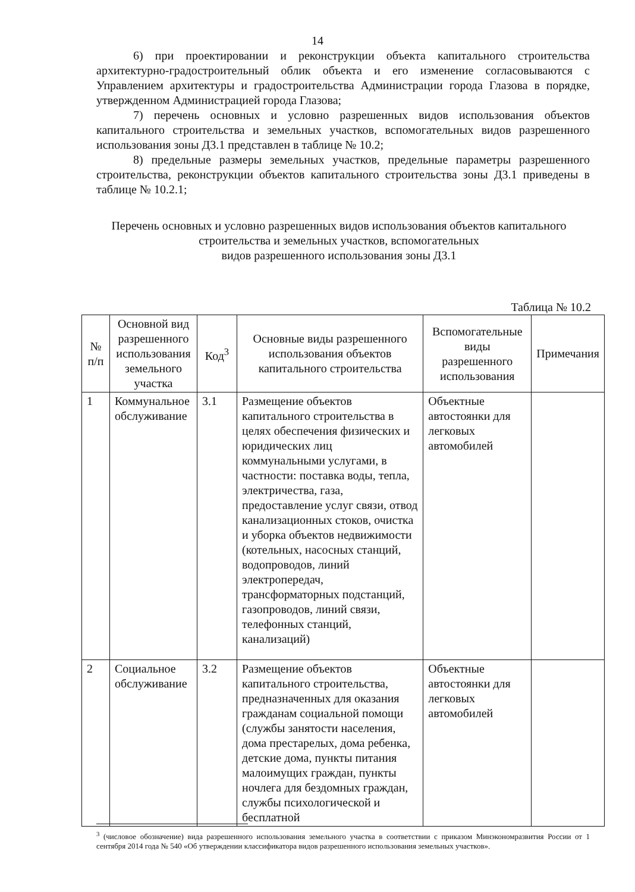14
6) при проектировании и реконструкции объекта капитального строительства архитектурно-градостроительный облик объекта и его изменение согласовываются с Управлением архитектуры и градостроительства Администрации города Глазова в порядке, утвержденном Администрацией города Глазова;
7) перечень основных и условно разрешенных видов использования объектов капитального строительства и земельных участков, вспомогательных видов разрешенного использования зоны Д3.1 представлен в таблице № 10.2;
8) предельные размеры земельных участков, предельные параметры разрешенного строительства, реконструкции объектов капитального строительства зоны Д3.1 приведены в таблице № 10.2.1;
Перечень основных и условно разрешенных видов использования объектов капитального строительства и земельных участков, вспомогательных
видов разрешенного использования зоны Д3.1
Таблица № 10.2
| № п/п | Основной вид разрешенного использования земельного участка | Код<sup>3</sup> | Основные виды разрешенного использования объектов капитального строительства | Вспомогательные виды разрешенного использования | Примечания |
| --- | --- | --- | --- | --- | --- |
| 1 | Коммунальное обслуживание | 3.1 | Размещение объектов капитального строительства в целях обеспечения физических и юридических лиц коммунальными услугами, в частности: поставка воды, тепла, электричества, газа, предоставление услуг связи, отвод канализационных стоков, очистка и уборка объектов недвижимости (котельных, насосных станций, водопроводов, линий электропередач, трансформаторных подстанций, газопроводов, линий связи, телефонных станций, канализаций) | Объектные автостоянки для легковых автомобилей | |
| 2 | Социальное обслуживание | 3.2 | Размещение объектов капитального строительства, предназначенных для оказания гражданам социальной помощи (службы занятости населения, дома престарелых, дома ребенка, детские дома, пункты питания малоимущих граждан, пункты ночлега для бездомных граждан, службы психологической и бесплатной | Объектные автостоянки для легковых автомобилей | |
<sup>3</sup> (числовое обозначение) вида разрешенного использования земельного участка в соответствии с приказом Минэкономразвития России от 1 сентября 2014 года № 540 «Об утверждении классификатора видов разрешенного использования земельных участков».